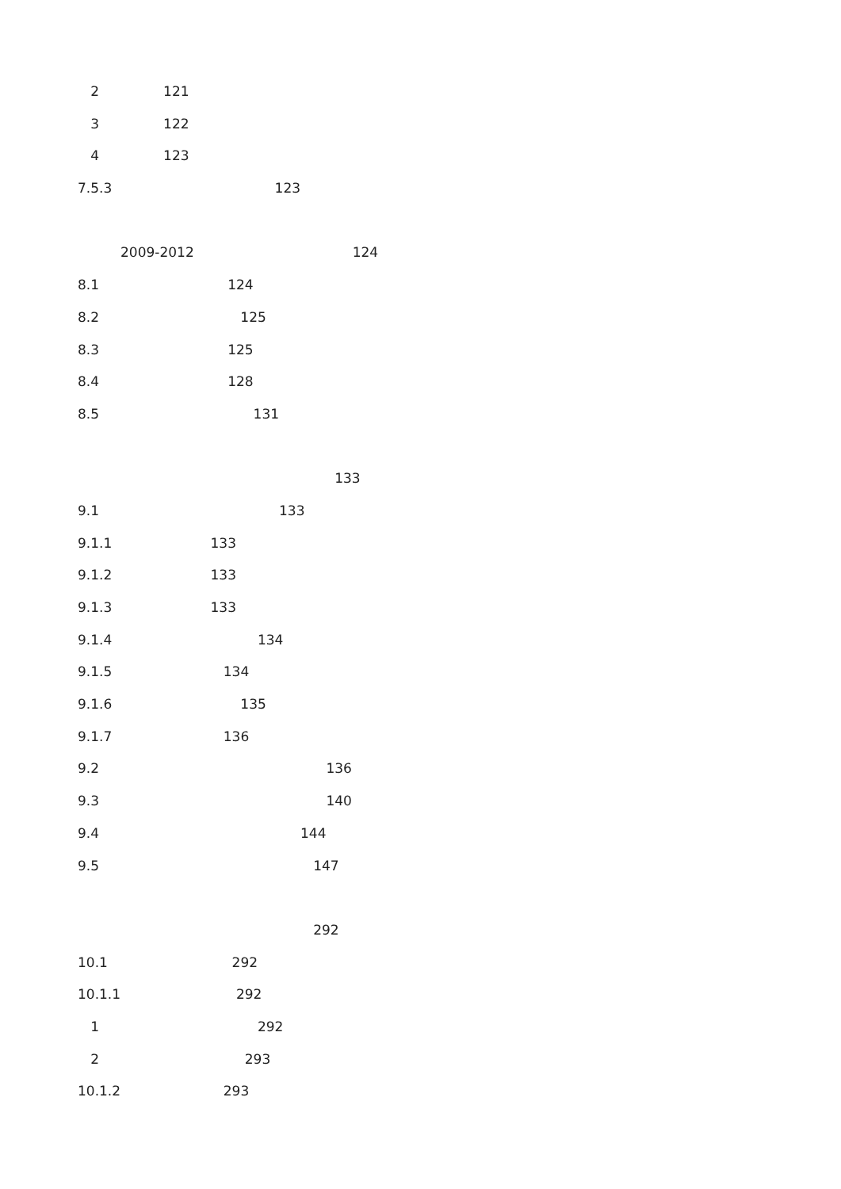2 121
3 122
4 123
7.5.3 123
2009-2012 124
8.1 124
8.2 125
8.3 125
8.4 128
8.5 131
133
9.1 133
9.1.1 133
9.1.2 133
9.1.3 133
9.1.4 134
9.1.5 134
9.1.6 135
9.1.7 136
9.2 136
9.3 140
9.4 144
9.5 147
292
10.1 292
10.1.1 292
1 292
2 293
10.1.2 293